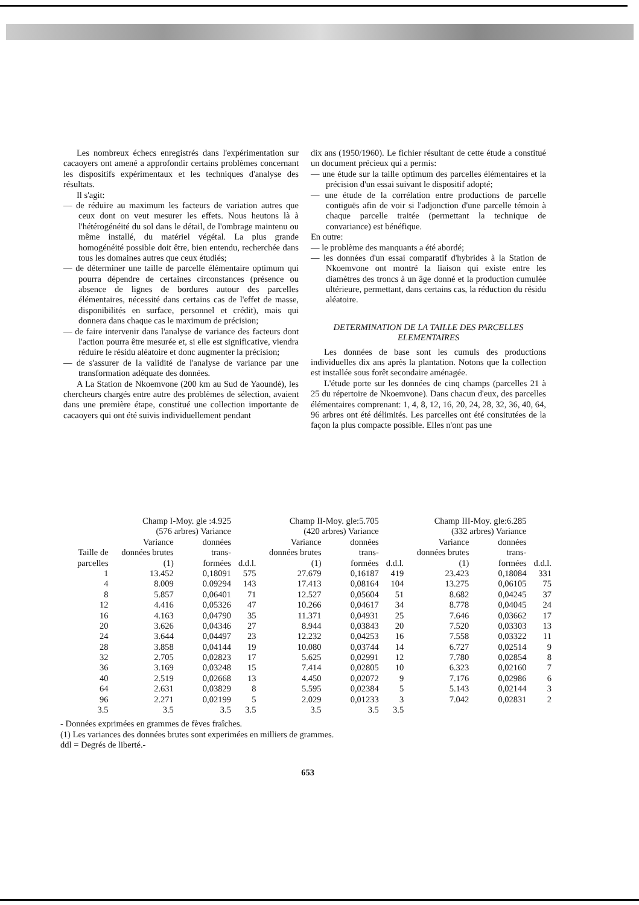Les nombreux échecs enregistrés dans l'expérimentation sur cacaoyers ont amené a approfondir certains problèmes concernant les dispositifs expérimentaux et les techniques d'analyse des résultats.
Il s'agit:
— de réduire au maximum les facteurs de variation autres que ceux dont on veut mesurer les effets. Nous heutons là à l'hétérogénéité du sol dans le détail, de l'ombrage maintenu ou même installé, du matériel végétal. La plus grande homogénéité possible doit être, bien entendu, recherchée dans tous les domaines autres que ceux étudiés;
— de déterminer une taille de parcelle élémentaire optimum qui pourra dépendre de certaines circonstances (présence ou absence de lignes de bordures autour des parcelles élémentaires, nécessité dans certains cas de l'effet de masse, disponibilités en surface, personnel et crédit), mais qui donnera dans chaque cas le maximum de précision;
— de faire intervenir dans l'analyse de variance des facteurs dont l'action pourra être mesurée et, si elle est significative, viendra réduire le résidu aléatoire et donc augmenter la précision;
— de s'assurer de la validité de l'analyse de variance par une transformation adéquate des données.
A La Station de Nkoemvone (200 km au Sud de Yaoundé), les chercheurs chargés entre autre des problèmes de sélection, avaient dans une première étape, constitué une collection importante de cacaoyers qui ont été suivis individuellement pendant
dix ans (1950/1960). Le fichier résultant de cette étude a constitué un document précieux qui a permis:
— une étude sur la taille optimum des parcelles élémentaires et la précision d'un essai suivant le dispositif adopté;
— une étude de la corrélation entre productions de parcelle contiguës afin de voir si l'adjonction d'une parcelle témoin à chaque parcelle traitée (permettant la technique de convariance) est bénéfique.
En outre:
— le problème des manquants a été abordé;
— les données d'un essai comparatif d'hybrides à la Station de Nkoemvone ont montré la liaison qui existe entre les diamètres des troncs à un âge donné et la production cumulée ultérieure, permettant, dans certains cas, la réduction du résidu aléatoire.
DETERMINATION DE LA TAILLE DES PARCELLES ELEMENTAIRES
Les données de base sont les cumuls des productions individuelles dix ans après la plantation. Notons que la collection est installée sous forêt secondaire aménagée.
L'étude porte sur les données de cinq champs (parcelles 21 à 25 du répertoire de Nkoemvone). Dans chacun d'eux, des parcelles élémentaires comprenant: 1, 4, 8, 12, 16, 20, 24, 28, 32, 36, 40, 64, 96 arbres ont été délimités. Les parcelles ont été consitutées de la façon la plus compacte possible. Elles n'ont pas une
| Champ I-Moy. gle :4.925 | | | | Champ II-Moy. gle:5.705 | | | Champ III-Moy. gle:6.285 | | |
| --- | --- | --- | --- | --- | --- | --- | --- | --- | --- |
| (576 arbres) Variance | | | | (420 arbres) Variance | | | (332 arbres) Variance | | |
| Taille de parcelles | Variance données brutes (1) | données trans- formées | d.d.l. | Variance données brutes (1) | données trans- formées | d.d.l. | Variance données brutes (1) | données trans- formées | d.d.l. |
| 1 | 13.452 | 0,18091 | 575 | 27.679 | 0,16187 | 419 | 23.423 | 0,18084 | 331 |
| 4 | 8.009 | 0.09294 | 143 | 17.413 | 0,08164 | 104 | 13.275 | 0,06105 | 75 |
| 8 | 5.857 | 0,06401 | 71 | 12.527 | 0,05604 | 51 | 8.682 | 0,04245 | 37 |
| 12 | 4.416 | 0,05326 | 47 | 10.266 | 0,04617 | 34 | 8.778 | 0,04045 | 24 |
| 16 | 4.163 | 0,04790 | 35 | 11.371 | 0,04931 | 25 | 7.646 | 0,03662 | 17 |
| 20 | 3.626 | 0,04346 | 27 | 8.944 | 0,03843 | 20 | 7.520 | 0,03303 | 13 |
| 24 | 3.644 | 0,04497 | 23 | 12.232 | 0,04253 | 16 | 7.558 | 0,03322 | 11 |
| 28 | 3.858 | 0,04144 | 19 | 10.080 | 0,03744 | 14 | 6.727 | 0,02514 | 9 |
| 32 | 2.705 | 0,02823 | 17 | 5.625 | 0,02991 | 12 | 7.780 | 0,02854 | 8 |
| 36 | 3.169 | 0,03248 | 15 | 7.414 | 0,02805 | 10 | 6.323 | 0,02160 | 7 |
| 40 | 2.519 | 0,02668 | 13 | 4.450 | 0,02072 | 9 | 7.176 | 0,02986 | 6 |
| 64 | 2.631 | 0,03829 | 8 | 5.595 | 0,02384 | 5 | 5.143 | 0,02144 | 3 |
| 96 | 2.271 | 0,02199 | 5 | 2.029 | 0,01233 | 3 | 7.042 | 0,02831 | 2 |
| 3.5 | 3.5 | 3.5 | 3.5 | 3.5 | 3.5 | 3.5 | | | |
- Données exprimées en grammes de fèves fraîches.
(1) Les variances des données brutes sont experimées en milliers de grammes.
ddl = Degrés de liberté.-
653